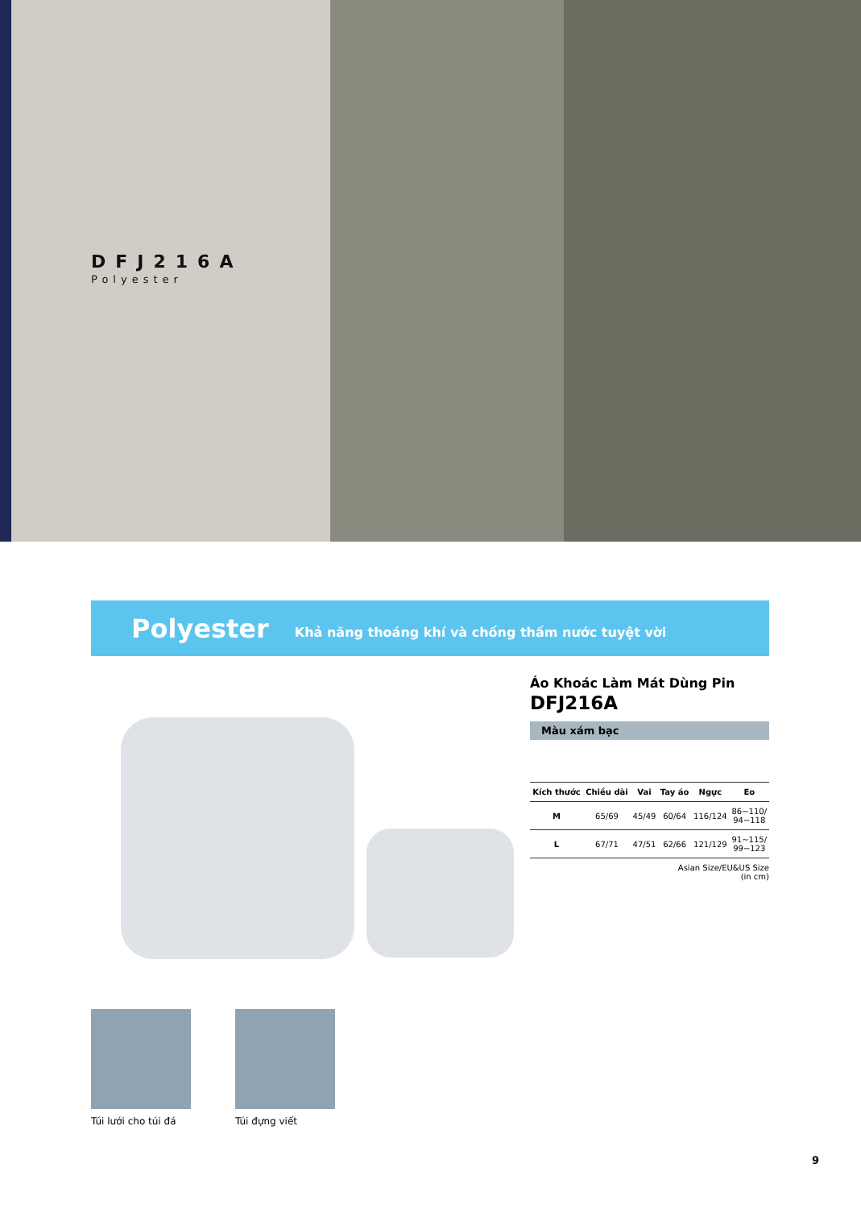DFJ216A
Polyester
Polyester Khả năng thoáng khí và chống thấm nước tuyệt vời
Áo Khoác Làm Mát Dùng Pin
DFJ216A
Màu xám bạc
| Kích thước | Chiều dài | Vai | Tay áo | Ngực | Eo |
| --- | --- | --- | --- | --- | --- |
| M | 65/69 | 45/49 | 60/64 | 116/124 | 86~110/ 94~118 |
| L | 67/71 | 47/51 | 62/66 | 121/129 | 91~115/ 99~123 |
Asian Size/EU&US Size
(in cm)
Túi lưới cho túi đá
Túi đựng viết
9